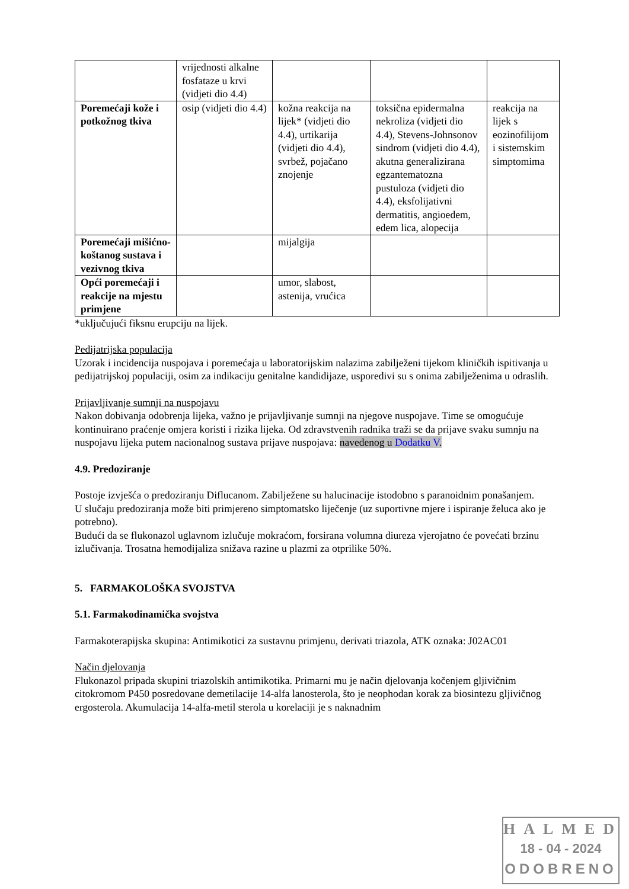| | vrijednosti alkalne fosfataze u krvi (vidjeti dio 4.4) | | | |
| Poremećaji kože i potkožnog tkiva | osip (vidjeti dio 4.4) | kožna reakcija na lijek* (vidjeti dio 4.4), urtikarija (vidjeti dio 4.4), svrbež, pojačano znojenje | toksična epidermalna nekroliza (vidjeti dio 4.4), Stevens-Johnsonov sindrom (vidjeti dio 4.4), akutna generalizirana egzantematozna pustuloza (vidjeti dio 4.4), eksfolijativni dermatitis, angioedem, edem lica, alopecija | reakcija na lijek s eozinofilijom i sistemskim simptomima |
| Poremećaji mišićno-koštanog sustava i vezivnog tkiva | | mijalgija | | |
| Opći poremećaji i reakcije na mjestu primjene | | umor, slabost, astenija, vrućica | | |
*uključujući fiksnu erupciju na lijek.
Pedijatrijska populacija
Uzorak i incidencija nuspojava i poremećaja u laboratorijskim nalazima zabilježeni tijekom kliničkih ispitivanja u pedijatrijskoj populaciji, osim za indikaciju genitalne kandidijaze, usporedivi su s onima zabilježenima u odraslih.
Prijavljivanje sumnji na nuspojavu
Nakon dobivanja odobrenja lijeka, važno je prijavljivanje sumnji na njegove nuspojave. Time se omogućuje kontinuirano praćenje omjera koristi i rizika lijeka. Od zdravstvenih radnika traži se da prijave svaku sumnju na nuspojavu lijeka putem nacionalnog sustava prijave nuspojava: navedenog u Dodatku V.
4.9. Predoziranje
Postoje izvješća o predoziranju Diflucanom. Zabilježene su halucinacije istodobno s paranoidnim ponašanjem.
U slučaju predoziranja može biti primjereno simptomatsko liječenje (uz suportivne mjere i ispiranje želuca ako je potrebno).
Budući da se flukonazol uglavnom izlučuje mokraćom, forsirana volumna diureza vjerojatno će povećati brzinu izlučivanja. Trosatna hemodijaliza snižava razine u plazmi za otprilike 50%.
5. FARMAKOLOŠKA SVOJSTVA
5.1. Farmakodinamička svojstva
Farmakoterapijska skupina: Antimikotici za sustavnu primjenu, derivati triazola, ATK oznaka: J02AC01
Način djelovanja
Flukonazol pripada skupini triazolskih antimikotika. Primarni mu je način djelovanja kočenjem gljivičnim citokromom P450 posredovane demetilacije 14-alfa lanosterola, što je neophodan korak za biosintezu gljivičnog ergosterola. Akumulacija 14-alfa-metil sterola u korelaciji je s naknadnim
HALMED
18 - 04 - 2024
ODOBRENO